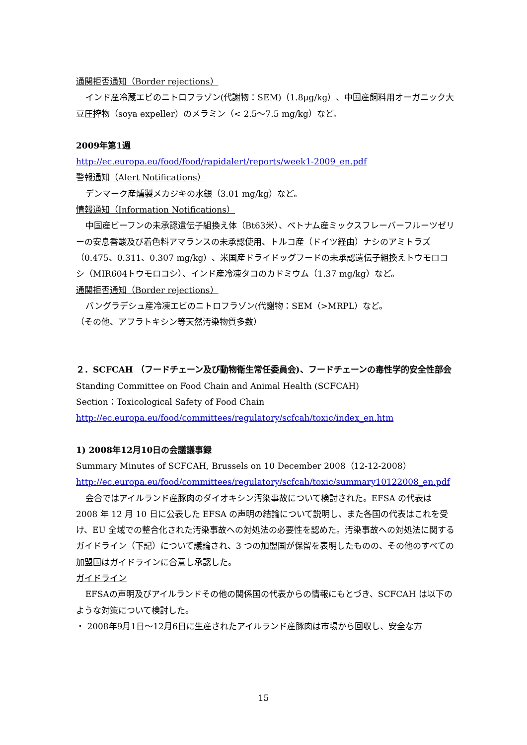通関拒否通知（Border rejections）
インド産冷蔵エビのニトロフラゾン(代謝物：SEM)（1.8μg/kg）、中国産飼料用オーガニック大豆圧搾物（soya expeller）のメラミン（< 2.5～7.5 mg/kg）など。
2009年第1週
http://ec.europa.eu/food/food/rapidalert/reports/week1-2009_en.pdf
警報通知（Alert Notifications）
デンマーク産燻製メカジキの水銀（3.01 mg/kg）など。
情報通知（Information Notifications）
中国産ビーフンの未承認遺伝子組換え体（Bt63米）、ベトナム産ミックスフレーバーフルーツゼリーの安息香酸及び着色料アマランスの未承認使用、トルコ産（ドイツ経由）ナシのアミトラズ（0.475、0.311、0.307 mg/kg）、米国産ドライドッグフードの未承認遺伝子組換えトウモロコシ（MIR604トウモロコシ）、インド産冷凍タコのカドミウム（1.37 mg/kg）など。
通関拒否通知（Border rejections）
バングラデシュ産冷凍エビのニトロフラゾン(代謝物：SEM（>MRPL）など。
（その他、アフラトキシン等天然汚染物質多数）
２．SCFCAH （フードチェーン及び動物衛生常任委員会)、フードチェーンの毒性学的安全性部会
Standing Committee on Food Chain and Animal Health (SCFCAH)
Section：Toxicological Safety of Food Chain
http://ec.europa.eu/food/committees/regulatory/scfcah/toxic/index_en.htm
1) 2008年12月10日の会議議事録
Summary Minutes of SCFCAH, Brussels on 10 December 2008（12-12-2008）
http://ec.europa.eu/food/committees/regulatory/scfcah/toxic/summary10122008_en.pdf
会合ではアイルランド産豚肉のダイオキシン汚染事故について検討された。EFSA の代表は 2008 年 12 月 10 日に公表した EFSA の声明の結論について説明し、また各国の代表はこれを受け、EU 全域での整合化された汚染事故への対処法の必要性を認めた。汚染事故への対処法に関するガイドライン（下記）について議論され、3 つの加盟国が保留を表明したものの、その他のすべての加盟国はガイドラインに合意し承認した。
ガイドライン
EFSAの声明及びアイルランドその他の関係国の代表からの情報にもとづき、SCFCAH は以下のような対策について検討した。
・ 2008年9月1日～12月6日に生産されたアイルランド産豚肉は市場から回収し、安全な方
15